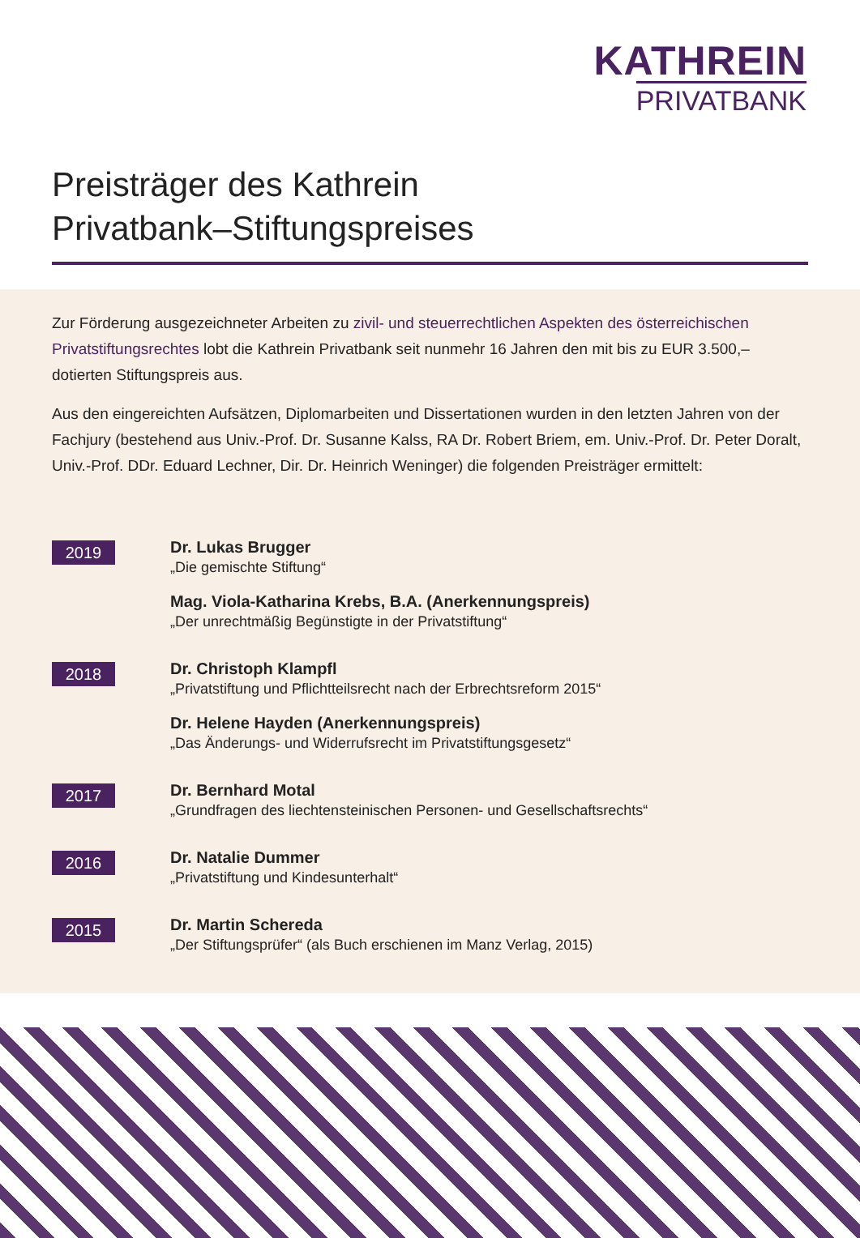KATHREIN
PRIVATBANK
Preisträger des Kathrein
Privatbank–Stiftungspreises
Zur Förderung ausgezeichneter Arbeiten zu zivil- und steuerrechtlichen Aspekten des österreichischen Privatstiftungsrechtes lobt die Kathrein Privatbank seit nunmehr 16 Jahren den mit bis zu EUR 3.500,– dotierten Stiftungspreis aus.
Aus den eingereichten Aufsätzen, Diplomarbeiten und Dissertationen wurden in den letzten Jahren von der Fachjury (bestehend aus Univ.-Prof. Dr. Susanne Kalss, RA Dr. Robert Briem, em. Univ.-Prof. Dr. Peter Doralt, Univ.-Prof. DDr. Eduard Lechner, Dir. Dr. Heinrich Weninger) die folgenden Preisträger ermittelt:
2019
Dr. Lukas Brugger
„Die gemischte Stiftung“
Mag. Viola-Katharina Krebs, B.A. (Anerkennungspreis)
„Der unrechtmäßig Begünstigte in der Privatstiftung“
2018
Dr. Christoph Klampfl
„Privatstiftung und Pflichtteilsrecht nach der Erbrechtsreform 2015“
Dr. Helene Hayden (Anerkennungspreis)
„Das Änderungs- und Widerrufsrecht im Privatstiftungsgesetz“
2017
Dr. Bernhard Motal
„Grundfragen des liechtensteinischen Personen- und Gesellschaftsrechts“
2016
Dr. Natalie Dummer
„Privatstiftung und Kindesunterhalt“
2015
Dr. Martin Schereda
„Der Stiftungsprüfer“ (als Buch erschienen im Manz Verlag, 2015)